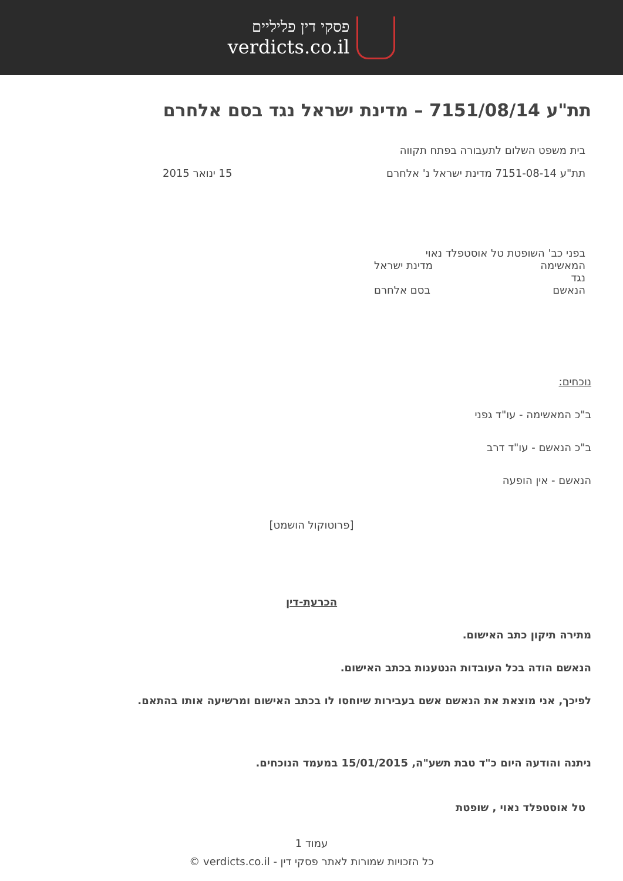פסקי דין פליליים
verdicts.co.il
תת"ע 7151/08/14 – מדינת ישראל נגד בסם אלחרם
בית משפט השלום לתעבורה בפתח תקווה
תת"ע 7151-08-14 מדינת ישראל נ' אלחרם
15 ינואר 2015
בפני כב' השופטת טל אוסטפלד נאוי
המאשימה מדינת ישראל
נגד
הנאשם בסם אלחרם
נוכחים:
ב"כ המאשימה - עו"ד גפני
ב"כ הנאשם - עו"ד דרב
הנאשם - אין הופעה
[פרוטוקול הושמט]
הכרעת-דין
מתירה תיקון כתב האישום.
הנאשם הודה בכל העובדות הנטענות בכתב האישום.
לפיכך, אני מוצאת את הנאשם אשם בעבירות שיוחסו לו בכתב האישום ומרשיעה אותו בהתאם.
ניתנה והודעה היום כ"ד טבת תשע"ה, 15/01/2015 במעמד הנוכחים.
טל אוסטפלד נאוי , שופטת
עמוד 1
כל הזכויות שמורות לאתר פסקי דין - verdicts.co.il ©